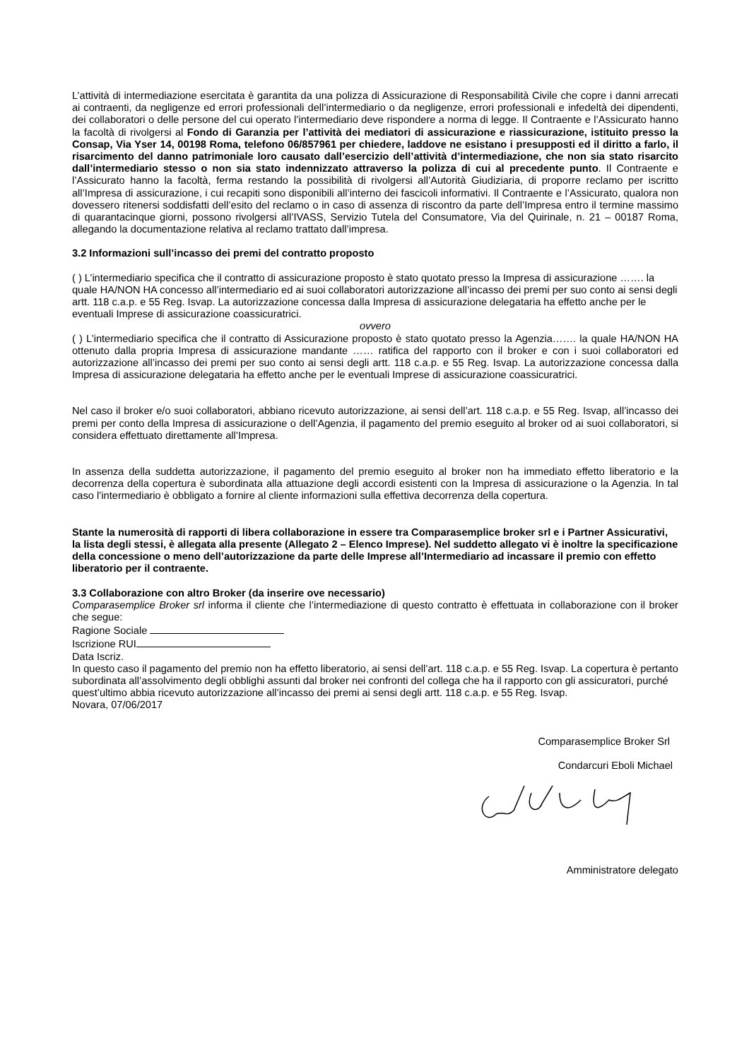L’attività di intermediazione esercitata è garantita da una polizza di Assicurazione di Responsabilità Civile che copre i danni arrecati ai contraenti, da negligenze ed errori professionali dell’intermediario o da negligenze, errori professionali e infedeltà dei dipendenti, dei collaboratori o delle persone del cui operato l’intermediario deve rispondere a norma di legge. Il Contraente e l’Assicurato hanno la facoltà di rivolgersi al Fondo di Garanzia per l’attività dei mediatori di assicurazione e riassicurazione, istituito presso la Consap, Via Yser 14, 00198 Roma, telefono 06/857961 per chiedere, laddove ne esistano i presupposti ed il diritto a farlo, il risarcimento del danno patrimoniale loro causato dall’esercizio dell’attività d’intermediazione, che non sia stato risarcito dall’intermediario stesso o non sia stato indennizzato attraverso la polizza di cui al precedente punto. Il Contraente e l’Assicurato hanno la facoltà, ferma restando la possibilità di rivolgersi all’Autorità Giudiziaria, di proporre reclamo per iscritto all’Impresa di assicurazione, i cui recapiti sono disponibili all’interno dei fascicoli informativi. Il Contraente e l’Assicurato, qualora non dovessero ritenersi soddisfatti dell’esito del reclamo o in caso di assenza di riscontro da parte dell’Impresa entro il termine massimo di quarantacinque giorni, possono rivolgersi all’IVASS, Servizio Tutela del Consumatore, Via del Quirinale, n. 21 – 00187 Roma, allegando la documentazione relativa al reclamo trattato dall’impresa.
3.2 Informazioni sull’incasso dei premi del contratto proposto
( ) L’intermediario specifica che il contratto di assicurazione proposto è stato quotato presso la Impresa di assicurazione ……. la quale HA/NON HA concesso all’intermediario ed ai suoi collaboratori autorizzazione all’incasso dei premi per suo conto ai sensi degli artt. 118 c.a.p. e 55 Reg. Isvap. La autorizzazione concessa dalla Impresa di assicurazione delegataria ha effetto anche per le eventuali Imprese di assicurazione coassicuratrici.
ovvero
( ) L’intermediario specifica che il contratto di Assicurazione proposto è stato quotato presso la Agenzia……. la quale HA/NON HA ottenuto dalla propria Impresa di assicurazione mandante …… ratifica del rapporto con il broker e con i suoi collaboratori ed autorizzazione all’incasso dei premi per suo conto ai sensi degli artt. 118 c.a.p. e 55 Reg. Isvap. La autorizzazione concessa dalla Impresa di assicurazione delegataria ha effetto anche per le eventuali Imprese di assicurazione coassicuratrici.
Nel caso il broker e/o suoi collaboratori, abbiano ricevuto autorizzazione, ai sensi dell’art. 118 c.a.p. e 55 Reg. Isvap, all’incasso dei premi per conto della Impresa di assicurazione o dell’Agenzia, il pagamento del premio eseguito al broker od ai suoi collaboratori, si considera effettuato direttamente all’Impresa.
In assenza della suddetta autorizzazione, il pagamento del premio eseguito al broker non ha immediato effetto liberatorio e la decorrenza della copertura è subordinata alla attuazione degli accordi esistenti con la Impresa di assicurazione o la Agenzia. In tal caso l’intermediario è obbligato a fornire al cliente informazioni sulla effettiva decorrenza della copertura.
Stante la numerosità di rapporti di libera collaborazione in essere tra Comparasemplice broker srl e i Partner Assicurativi, la lista degli stessi, è allegata alla presente (Allegato 2 – Elenco Imprese). Nel suddetto allegato vi è inoltre la specificazione della concessione o meno dell’autorizzazione da parte delle Imprese all’Intermediario ad incassare il premio con effetto liberatorio per il contraente.
3.3 Collaborazione con altro Broker (da inserire ove necessario)
Comparasemplice Broker srl informa il cliente che l’intermediazione di questo contratto è effettuata in collaborazione con il broker che segue:
Ragione Sociale
Iscrizione RUI
Data Iscriz.
In questo caso il pagamento del premio non ha effetto liberatorio, ai sensi dell’art. 118 c.a.p. e 55 Reg. Isvap. La copertura è pertanto subordinata all’assolvimento degli obblighi assunti dal broker nei confronti del collega che ha il rapporto con gli assicuratori, purché quest’ultimo abbia ricevuto autorizzazione all’incasso dei premi ai sensi degli artt. 118 c.a.p. e 55 Reg. Isvap.
Novara, 07/06/2017
Comparasemplice Broker Srl
Condarcuri Eboli Michael
Amministratore delegato